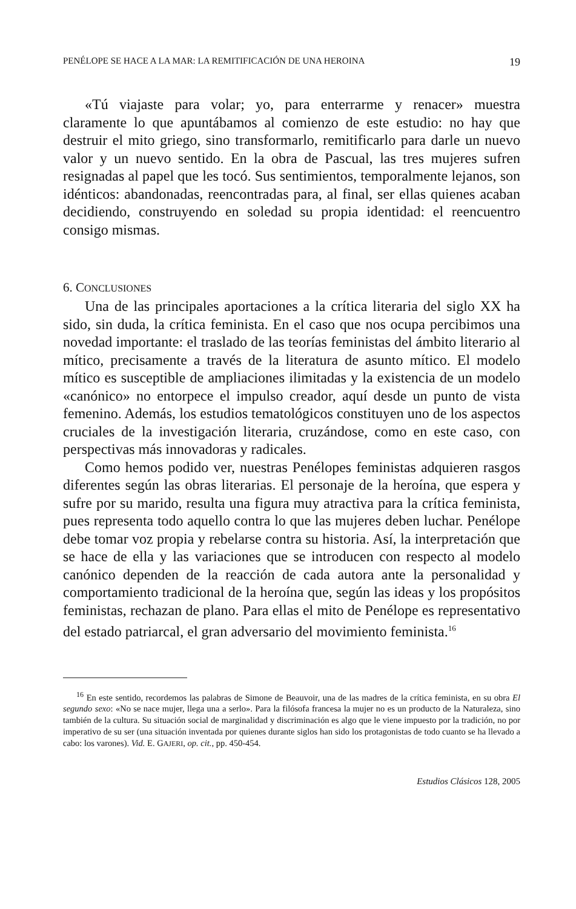PENÉLOPE SE HACE A LA MAR: LA REMITIFICACIÓN DE UNA HEROINA 19
«Tú viajaste para volar; yo, para enterrarme y renacer» muestra claramente lo que apuntábamos al comienzo de este estudio: no hay que destruir el mito griego, sino transformarlo, remitificarlo para darle un nuevo valor y un nuevo sentido. En la obra de Pascual, las tres mujeres sufren resignadas al papel que les tocó. Sus sentimientos, temporalmente lejanos, son idénticos: abandonadas, reencontradas para, al final, ser ellas quienes acaban decidiendo, construyendo en soledad su propia identidad: el reencuentro consigo mismas.
6. CONCLUSIONES
Una de las principales aportaciones a la crítica literaria del siglo XX ha sido, sin duda, la crítica feminista. En el caso que nos ocupa percibimos una novedad importante: el traslado de las teorías feministas del ámbito literario al mítico, precisamente a través de la literatura de asunto mítico. El modelo mítico es susceptible de ampliaciones ilimitadas y la existencia de un modelo «canónico» no entorpece el impulso creador, aquí desde un punto de vista femenino. Además, los estudios tematológicos constituyen uno de los aspectos cruciales de la investigación literaria, cruzándose, como en este caso, con perspectivas más innovadoras y radicales.
Como hemos podido ver, nuestras Penélopes feministas adquieren rasgos diferentes según las obras literarias. El personaje de la heroína, que espera y sufre por su marido, resulta una figura muy atractiva para la crítica feminista, pues representa todo aquello contra lo que las mujeres deben luchar. Penélope debe tomar voz propia y rebelarse contra su historia. Así, la interpretación que se hace de ella y las variaciones que se introducen con respecto al modelo canónico dependen de la reacción de cada autora ante la personalidad y comportamiento tradicional de la heroína que, según las ideas y los propósitos feministas, rechazan de plano. Para ellas el mito de Penélope es representativo del estado patriarcal, el gran adversario del movimiento feminista.<sup>16</sup>
<sup>16</sup> En este sentido, recordemos las palabras de Simone de Beauvoir, una de las madres de la crítica feminista, en su obra El segundo sexo: «No se nace mujer, llega una a serlo». Para la filósofa francesa la mujer no es un producto de la Naturaleza, sino también de la cultura. Su situación social de marginalidad y discriminación es algo que le viene impuesto por la tradición, no por imperativo de su ser (una situación inventada por quienes durante siglos han sido los protagonistas de todo cuanto se ha llevado a cabo: los varones). Vid. E. GAJERI, op. cit., pp. 450-454.
Estudios Clásicos 128, 2005